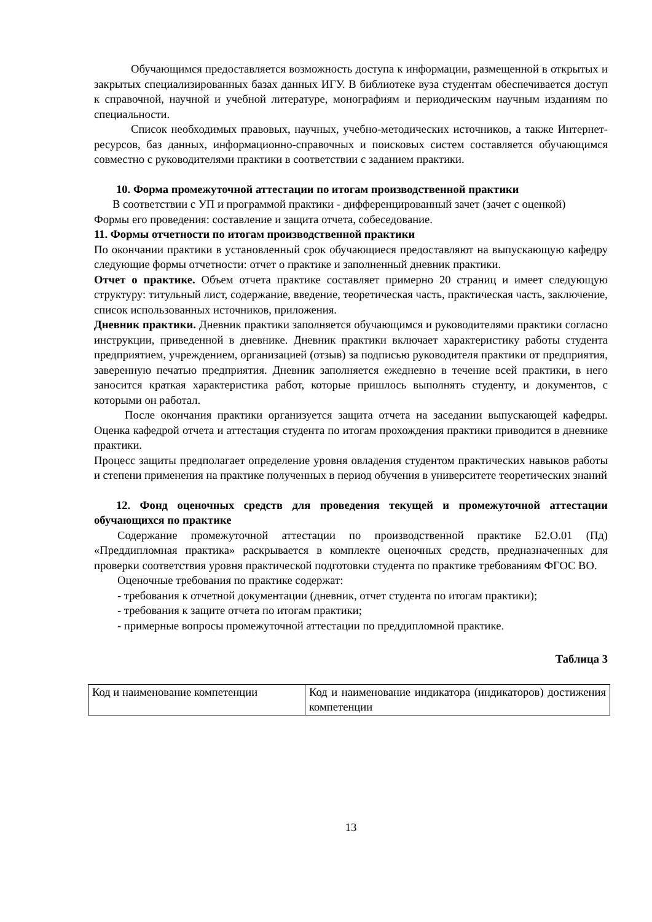Обучающимся предоставляется возможность доступа к информации, размещенной в открытых и закрытых специализированных базах данных ИГУ. В библиотеке вуза студентам обеспечивается доступ к справочной, научной и учебной литературе, монографиям и периодическим научным изданиям по специальности.
Список необходимых правовых, научных, учебно-методических источников, а также Интернет-ресурсов, баз данных, информационно-справочных и поисковых систем составляется обучающимся совместно с руководителями практики в соответствии с заданием практики.
10. Форма промежуточной аттестации по итогам производственной практики
В соответствии с УП и программой практики - дифференцированный зачет (зачет с оценкой)
Формы его проведения: составление и защита отчета, собеседование.
11. Формы отчетности по итогам производственной практики
По окончании практики в установленный срок обучающиеся предоставляют на выпускающую кафедру следующие формы отчетности: отчет о практике и заполненный дневник практики.
Отчет о практике. Объем отчета практике составляет примерно 20 страниц и имеет следующую структуру: титульный лист, содержание, введение, теоретическая часть, практическая часть, заключение, список использованных источников, приложения.
Дневник практики. Дневник практики заполняется обучающимся и руководителями практики согласно инструкции, приведенной в дневнике. Дневник практики включает характеристику работы студента предприятием, учреждением, организацией (отзыв) за подписью руководителя практики от предприятия, заверенную печатью предприятия. Дневник заполняется ежедневно в течение всей практики, в него заносится краткая характеристика работ, которые пришлось выполнять студенту, и документов, с которыми он работал.
После окончания практики организуется защита отчета на заседании выпускающей кафедры. Оценка кафедрой отчета и аттестация студента по итогам прохождения практики приводится в дневнике практики.
Процесс защиты предполагает определение уровня овладения студентом практических навыков работы и степени применения на практике полученных в период обучения в университете теоретических знаний
12. Фонд оценочных средств для проведения текущей и промежуточной аттестации обучающихся по практике
Содержание промежуточной аттестации по производственной практике Б2.О.01 (Пд) «Преддипломная практика» раскрывается в комплекте оценочных средств, предназначенных для проверки соответствия уровня практической подготовки студента по практике требованиям ФГОС ВО.
Оценочные требования по практике содержат:
- требования к отчетной документации (дневник, отчет студента по итогам практики);
- требования к защите отчета по итогам практики;
- примерные вопросы промежуточной аттестации по преддипломной практике.
Таблица 3
| Код и наименование компетенции | Код и наименование индикатора (индикаторов) достижения компетенции |
13